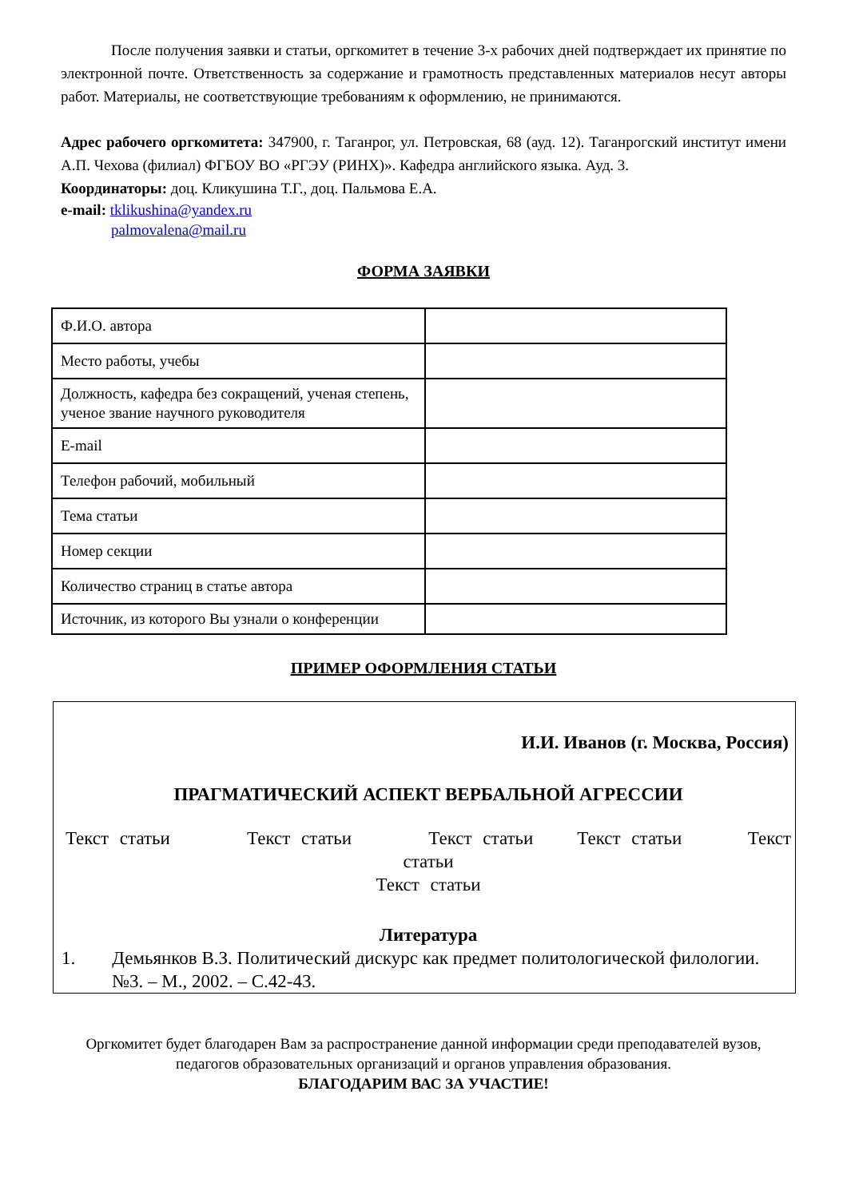После получения заявки и статьи, оргкомитет в течение 3-х рабочих дней подтверждает их принятие по электронной почте. Ответственность за содержание и грамотность представленных материалов несут авторы работ. Материалы, не соответствующие требованиям к оформлению, не принимаются.
Адрес рабочего оргкомитета: 347900, г. Таганрог, ул. Петровская, 68 (ауд. 12). Таганрогский институт имени А.П. Чехова (филиал) ФГБОУ ВО «РГЭУ (РИНХ)». Кафедра английского языка. Ауд. 3.
Координаторы: доц. Кликушина Т.Г., доц. Пальмова Е.А.
e-mail: tklikushina@yandex.ru
palmovalena@mail.ru
ФОРМА ЗАЯВКИ
| Ф.И.О. автора | |
| Место работы, учебы | |
| Должность, кафедра без сокращений, ученая степень, ученое звание научного руководителя | |
| E-mail | |
| Телефон рабочий, мобильный | |
| Тема статьи | |
| Номер секции | |
| Количество страниц в статье автора | |
| Источник, из которого Вы узнали о конференции | |
ПРИМЕР ОФОРМЛЕНИЯ СТАТЬИ
И.И. Иванов (г. Москва, Россия)
ПРАГМАТИЧЕСКИЙ АСПЕКТ ВЕРБАЛЬНОЙ АГРЕССИИ
Текст статьи Текст статьи Текст статьи Текст статьи Текст статьи
Текст статьи
Литература
1. Демьянков В.З. Политический дискурс как предмет политологической филологии. №3. – М., 2002. – С.42-43.
Оргкомитет будет благодарен Вам за распространение данной информации среди преподавателей вузов, педагогов образовательных организаций и органов управления образования.
БЛАГОДАРИМ ВАС ЗА УЧАСТИЕ!